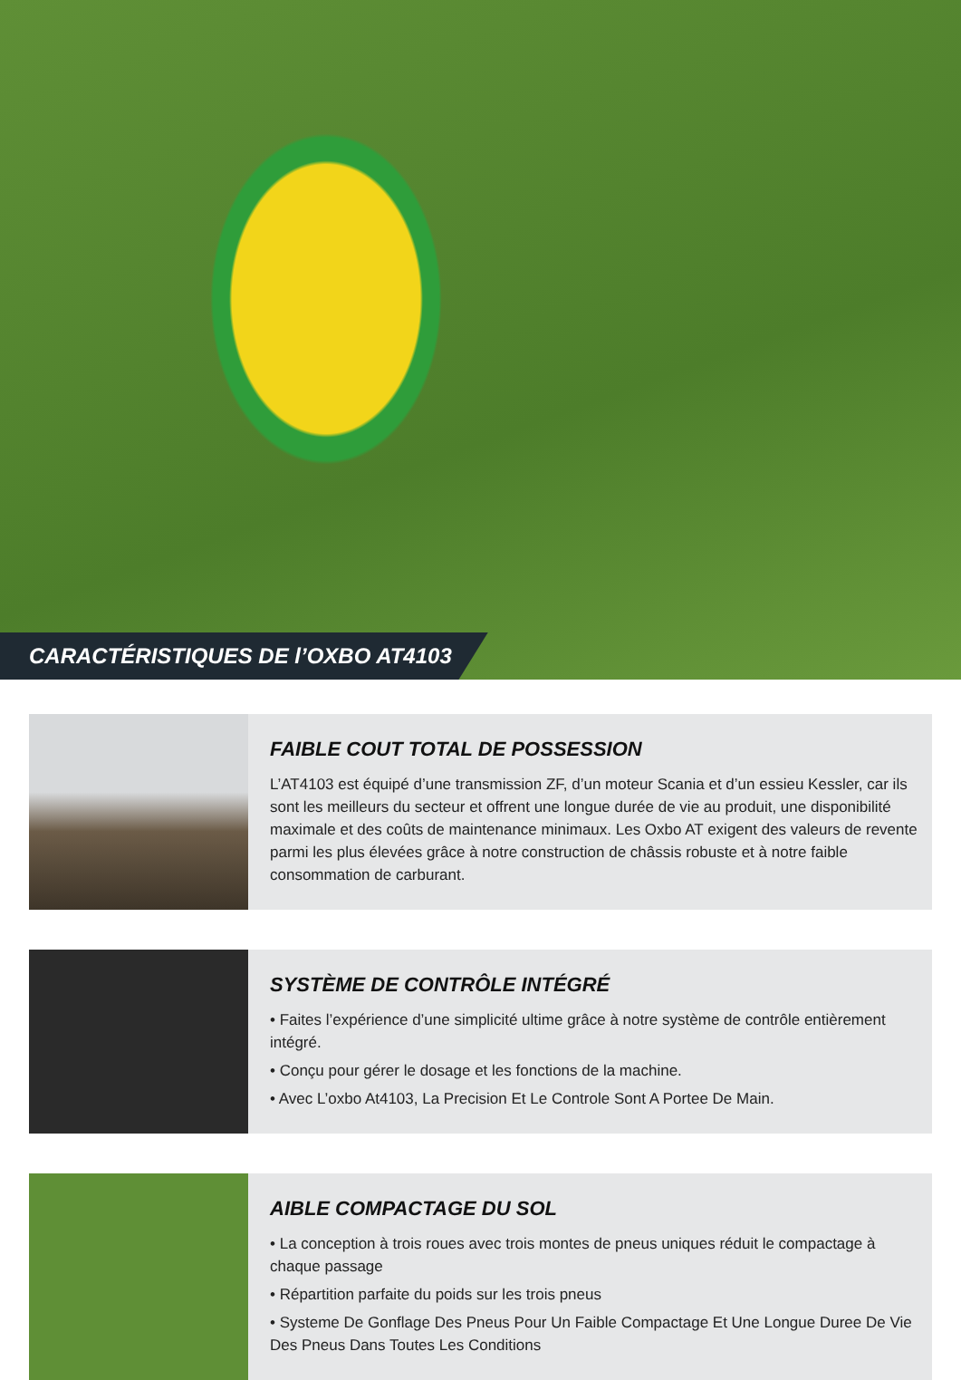CARACTÉRISTIQUES DE l’OXBO AT4103
FAIBLE COUT TOTAL DE POSSESSION
L’AT4103 est équipé d’une transmission ZF, d’un moteur Scania et d’un essieu Kessler, car ils sont les meilleurs du secteur et offrent une longue durée de vie au produit, une disponibilité maximale et des coûts de maintenance minimaux. Les Oxbo AT exigent des valeurs de revente parmi les plus élevées grâce à notre construction de châssis robuste et à notre faible consommation de carburant.
SYSTÈME DE CONTRÔLE INTÉGRÉ
• Faites l’expérience d’une simplicité ultime grâce à notre système de contrôle entièrement intégré.
• Conçu pour gérer le dosage et les fonctions de la machine.
• Avec L’oxbo At4103, La Precision Et Le Controle Sont A Portee De Main.
AIBLE COMPACTAGE DU SOL
• La conception à trois roues avec trois montes de pneus uniques réduit le compactage à chaque passage
• Répartition parfaite du poids sur les trois pneus
• Systeme De Gonflage Des Pneus Pour Un Faible Compactage Et Une Longue Duree De Vie Des Pneus Dans Toutes Les Conditions